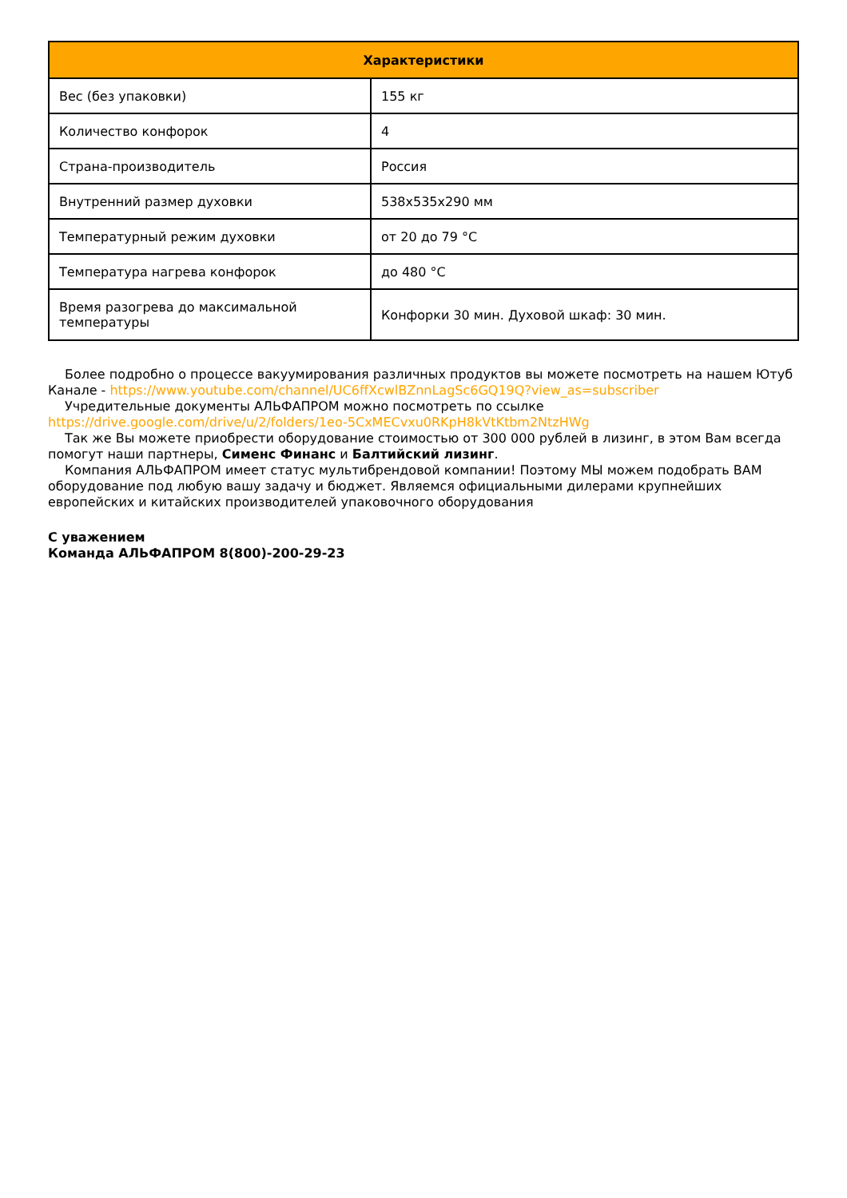| Характеристики | |
| --- | --- |
| Вес (без упаковки) | 155 кг |
| Количество конфорок | 4 |
| Страна-производитель | Россия |
| Внутренний размер духовки | 538х535х290 мм |
| Температурный режим духовки | от 20 до 79 °C |
| Температура нагрева конфорок | до 480 °C |
| Время разогрева до максимальной температуры | Конфорки 30 мин. Духовой шкаф: 30 мин. |
Более подробно о процессе вакуумирования различных продуктов вы можете посмотреть на нашем Ютуб Канале - https://www.youtube.com/channel/UC6ffXcwlBZnnLagSc6GQ19Q?view_as=subscriber
Учредительные документы АЛЬФАПРОМ можно посмотреть по ссылке https://drive.google.com/drive/u/2/folders/1eo-5CxMECvxu0RKpH8kVtKtbm2NtzHWg
Так же Вы можете приобрести оборудование стоимостью от 300 000 рублей в лизинг, в этом Вам всегда помогут наши партнеры, Сименс Финанс и Балтийский лизинг.
Компания АЛЬФАПРОМ имеет статус мультибрендовой компании! Поэтому МЫ можем подобрать ВАМ оборудование под любую вашу задачу и бюджет. Являемся официальными дилерами крупнейших европейских и китайских производителей упаковочного оборудования
С уважением
Команда АЛЬФАПРОМ 8(800)-200-29-23